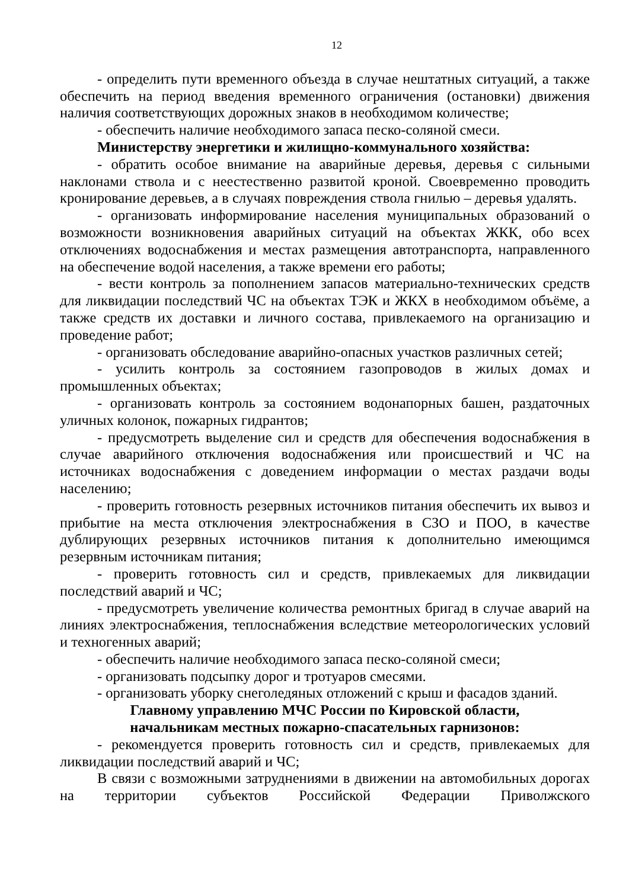12
- определить пути временного объезда в случае нештатных ситуаций, а также обеспечить на период введения временного ограничения (остановки) движения наличия соответствующих дорожных знаков в необходимом количестве;
- обеспечить наличие необходимого запаса песко-соляной смеси.
Министерству энергетики и жилищно-коммунального хозяйства:
- обратить особое внимание на аварийные деревья, деревья с сильными наклонами ствола и с неестественно развитой кроной. Своевременно проводить кронирование деревьев, а в случаях повреждения ствола гнилью – деревья удалять.
- организовать информирование населения муниципальных образований о возможности возникновения аварийных ситуаций на объектах ЖКК, обо всех отключениях водоснабжения и местах размещения автотранспорта, направленного на обеспечение водой населения, а также времени его работы;
- вести контроль за пополнением запасов материально-технических средств для ликвидации последствий ЧС на объектах ТЭК и ЖКХ в необходимом объёме, а также средств их доставки и личного состава, привлекаемого на организацию и проведение работ;
- организовать обследование аварийно-опасных участков различных сетей;
- усилить контроль за состоянием газопроводов в жилых домах и промышленных объектах;
- организовать контроль за состоянием водонапорных башен, раздаточных уличных колонок, пожарных гидрантов;
- предусмотреть выделение сил и средств для обеспечения водоснабжения в случае аварийного отключения водоснабжения или происшествий и ЧС на источниках водоснабжения с доведением информации о местах раздачи воды населению;
- проверить готовность резервных источников питания обеспечить их вывоз и прибытие на места отключения электроснабжения в СЗО и ПОО, в качестве дублирующих резервных источников питания к дополнительно имеющимся резервным источникам питания;
- проверить готовность сил и средств, привлекаемых для ликвидации последствий аварий и ЧС;
- предусмотреть увеличение количества ремонтных бригад в случае аварий на линиях электроснабжения, теплоснабжения вследствие метеорологических условий и техногенных аварий;
- обеспечить наличие необходимого запаса песко-соляной смеси;
- организовать подсыпку дорог и тротуаров смесями.
- организовать уборку снеголедяных отложений с крыш и фасадов зданий.
Главному управлению МЧС России по Кировской области,
начальникам местных пожарно-спасательных гарнизонов:
- рекомендуется проверить готовность сил и средств, привлекаемых для ликвидации последствий аварий и ЧС;
В связи с возможными затруднениями в движении на автомобильных дорогах на территории субъектов Российской Федерации Приволжского